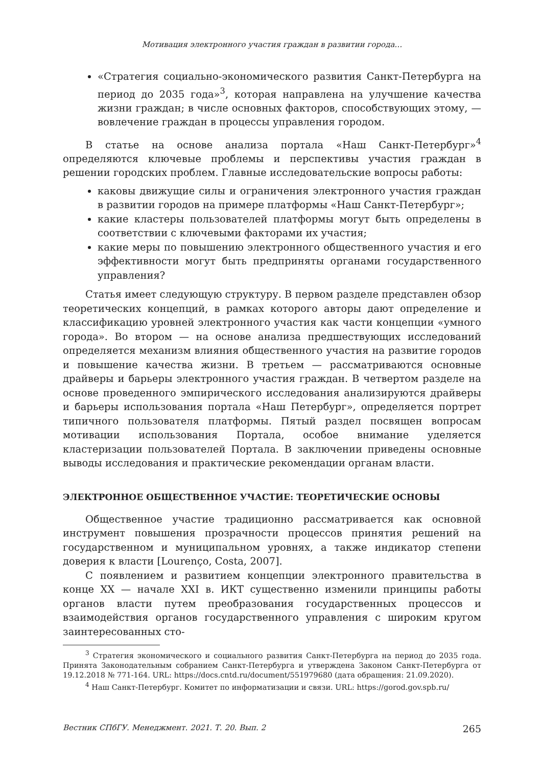Мотивация электронного участия граждан в развитии города…
«Стратегия социально-экономического развития Санкт-Петербурга на период до 2035 года»<sup>3</sup>, которая направлена на улучшение качества жизни граждан; в числе основных факторов, способствующих этому, — вовлечение граждан в процессы управления городом.
В статье на основе анализа портала «Наш Санкт-Петербург»<sup>4</sup> определяются ключевые проблемы и перспективы участия граждан в решении городских проблем. Главные исследовательские вопросы работы:
каковы движущие силы и ограничения электронного участия граждан в развитии городов на примере платформы «Наш Санкт-Петербург»;
какие кластеры пользователей платформы могут быть определены в соответствии с ключевыми факторами их участия;
какие меры по повышению электронного общественного участия и его эффективности могут быть предприняты органами государственного управления?
Статья имеет следующую структуру. В первом разделе представлен обзор теоретических концепций, в рамках которого авторы дают определение и классификацию уровней электронного участия как части концепции «умного города». Во втором — на основе анализа предшествующих исследований определяется механизм влияния общественного участия на развитие городов и повышение качества жизни. В третьем — рассматриваются основные драйверы и барьеры электронного участия граждан. В четвертом разделе на основе проведенного эмпирического исследования анализируются драйверы и барьеры использования портала «Наш Петербург», определяется портрет типичного пользователя платформы. Пятый раздел посвящен вопросам мотивации использования Портала, особое внимание уделяется кластеризации пользователей Портала. В заключении приведены основные выводы исследования и практические рекомендации органам власти.
ЭЛЕКТРОННОЕ ОБЩЕСТВЕННОЕ УЧАСТИЕ: ТЕОРЕТИЧЕСКИЕ ОСНОВЫ
Общественное участие традиционно рассматривается как основной инструмент повышения прозрачности процессов принятия решений на государственном и муниципальном уровнях, а также индикатор степени доверия к власти [Lourenço, Costa, 2007].
С появлением и развитием концепции электронного правительства в конце XX — начале XXI в. ИКТ существенно изменили принципы работы органов власти путем преобразования государственных процессов и взаимодействия органов государственного управления с широким кругом заинтересованных сто-
<sup>3</sup> Стратегия экономического и социального развития Санкт-Петербурга на период до 2035 года. Принята Законодательным собранием Санкт-Петербурга и утверждена Законом Санкт-Петербурга от 19.12.2018 № 771-164. URL: https://docs.cntd.ru/document/551979680 (дата обращения: 21.09.2020).
<sup>4</sup> Наш Санкт-Петербург. Комитет по информатизации и связи. URL: https://gorod.gov.spb.ru/
Вестник СПбГУ. Менеджмент. 2021. Т. 20. Вып. 2 265